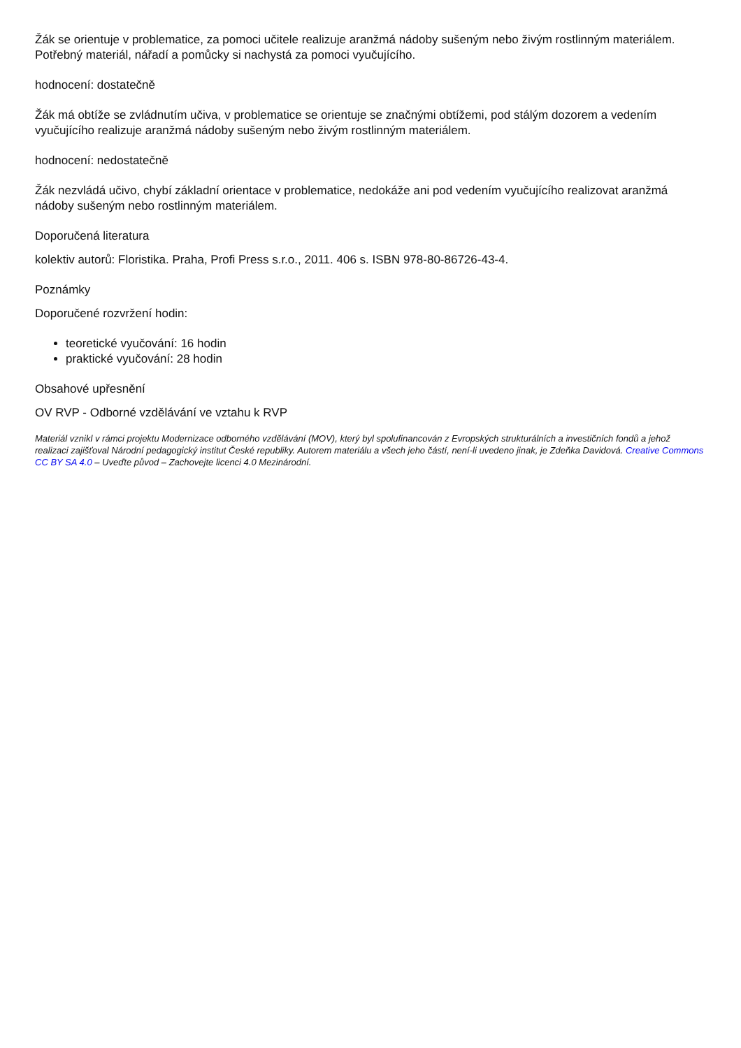Žák se orientuje v problematice, za pomoci učitele realizuje aranžmá nádoby sušeným nebo živým rostlinným materiálem. Potřebný materiál, nářadí a pomůcky si nachystá za pomoci vyučujícího.
hodnocení: dostatečně
Žák má obtíže se zvládnutím učiva, v problematice se orientuje se značnými obtížemi, pod stálým dozorem a vedením vyučujícího realizuje aranžmá nádoby sušeným nebo živým rostlinným materiálem.
hodnocení: nedostatečně
Žák nezvládá učivo, chybí základní orientace v problematice, nedokáže ani pod vedením vyučujícího realizovat aranžmá nádoby sušeným nebo rostlinným materiálem.
Doporučená literatura
kolektiv autorů: Floristika. Praha, Profi Press s.r.o., 2011. 406 s. ISBN 978-80-86726-43-4.
Poznámky
Doporučené rozvržení hodin:
teoretické vyučování: 16 hodin
praktické vyučování: 28 hodin
Obsahové upřesnění
OV RVP - Odborné vzdělávání ve vztahu k RVP
Materiál vznikl v rámci projektu Modernizace odborného vzdělávání (MOV), který byl spolufinancován z Evropských strukturálních a investičních fondů a jehož realizaci zajišťoval Národní pedagogický institut České republiky. Autorem materiálu a všech jeho částí, není-li uvedeno jinak, je Zdeňka Davidová. Creative Commons CC BY SA 4.0 – Uveďte původ – Zachovejte licenci 4.0 Mezinárodní.